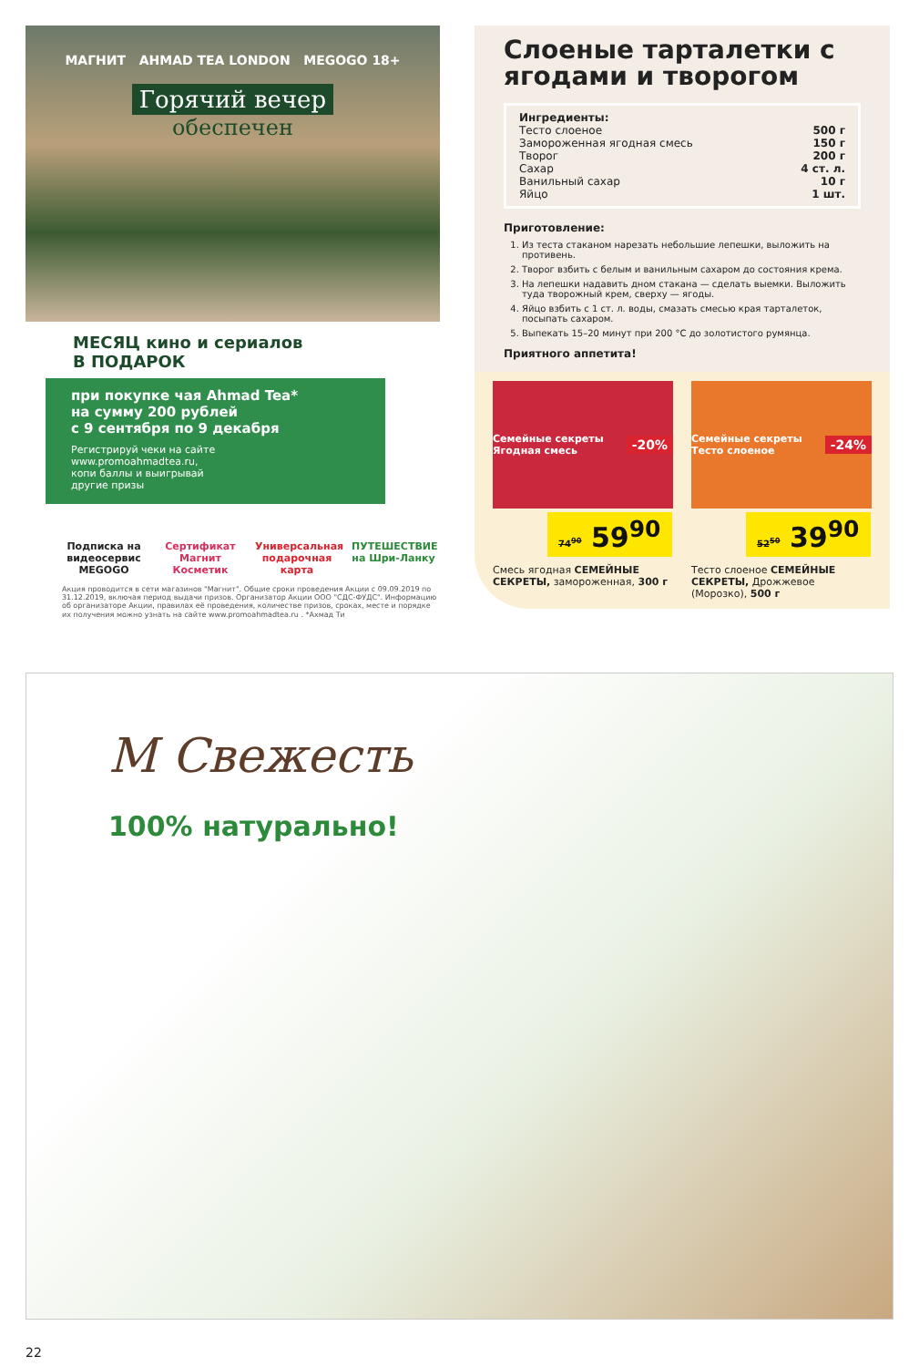МАГНИТ AHMAD TEA LONDON MEGOGO 18+
Горячий вечер
обеспечен
МЕСЯЦ кино и сериалов
В ПОДАРОК
при покупке чая Ahmad Tea*
на сумму 200 рублей
с 9 сентября по 9 декабря
Регистрируй чеки на сайте
www.promoahmadtea.ru,
копи баллы и выигрывай
другие призы
Подписка на видеосервис MEGOGO
Сертификат Магнит Косметик
Универсальная подарочная карта
ПУТЕШЕСТВИЕ на Шри-Ланку
Акция проводится в сети магазинов "Магнит". Общие сроки проведения Акции с 09.09.2019 по 31.12.2019, включая период выдачи призов. Организатор Акции ООО "СДС-ФУДС". Информацию об организаторе Акции, правилах её проведения, количестве призов, сроках, месте и порядке их получения можно узнать на сайте www.promoahmadtea.ru . *Ахмад Ти
Слоеные тарталетки с ягодами и творогом
Ингредиенты:
Тесто слоеное 500 г
Замороженная ягодная смесь 150 г
Творог 200 г
Сахар 4 ст. л.
Ванильный сахар 10 г
Яйцо 1 шт.
Приготовление:
1. Из теста стаканом нарезать небольшие лепешки, выложить на противень.
2. Творог взбить с белым и ванильным сахаром до состояния крема.
3. На лепешки надавить дном стакана — сделать выемки. Выложить туда творожный крем, сверху — ягоды.
4. Яйцо взбить с 1 ст. л. воды, смазать смесью края тарталеток, посыпать сахаром.
5. Выпекать 15–20 минут при 200 °С до золотистого румянца.
Приятного аппетита!
Семейные секреты Ягодная смесь -20%
74<sup>90</sup> 59<sup>90</sup>
Смесь ягодная СЕМЕЙНЫЕ СЕКРЕТЫ, замороженная, 300 г
Семейные секреты Тесто слоеное -24%
52<sup>50</sup> 39<sup>90</sup>
Тесто слоеное СЕМЕЙНЫЕ СЕКРЕТЫ, Дрожжевое (Морозко), 500 г
М Свежесть
100% натурально!
22